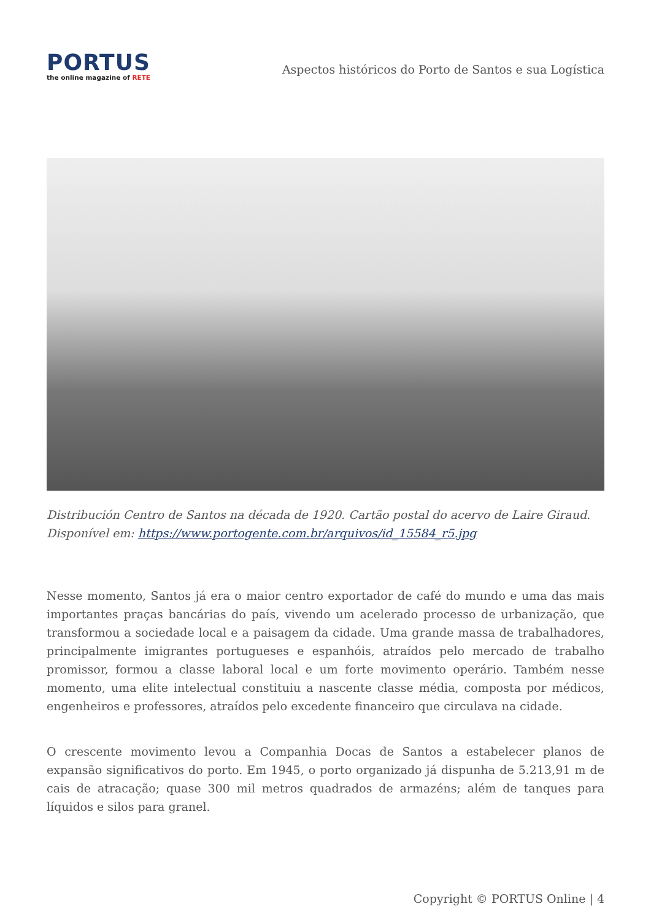PORTUS
the online magazine of RETE
Aspectos históricos do Porto de Santos e sua Logística
Distribución Centro de Santos na década de 1920. Cartão postal do acervo de Laire Giraud. Disponível em: https://www.portogente.com.br/arquivos/id_15584_r5.jpg
Nesse momento, Santos já era o maior centro exportador de café do mundo e uma das mais importantes praças bancárias do país, vivendo um acelerado processo de urbanização, que transformou a sociedade local e a paisagem da cidade. Uma grande massa de trabalhadores, principalmente imigrantes portugueses e espanhóis, atraídos pelo mercado de trabalho promissor, formou a classe laboral local e um forte movimento operário. Também nesse momento, uma elite intelectual constituiu a nascente classe média, composta por médicos, engenheiros e professores, atraídos pelo excedente financeiro que circulava na cidade.
O crescente movimento levou a Companhia Docas de Santos a estabelecer planos de expansão significativos do porto. Em 1945, o porto organizado já dispunha de 5.213,91 m de cais de atracação; quase 300 mil metros quadrados de armazéns; além de tanques para líquidos e silos para granel.
Copyright © PORTUS Online | 4